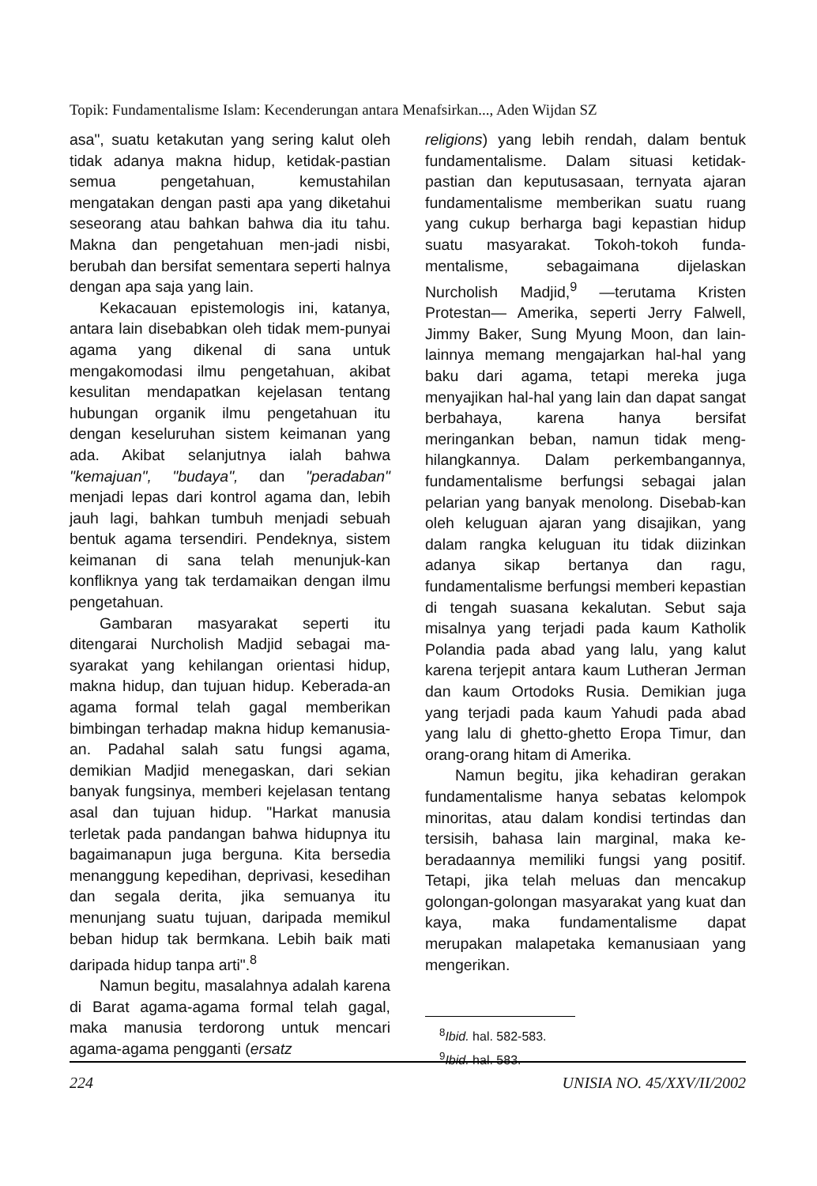Topik: Fundamentalisme Islam: Kecenderungan antara Menafsirkan..., Aden Wijdan SZ
asa", suatu ketakutan yang sering kalut oleh tidak adanya makna hidup, ketidak-pastian semua pengetahuan, kemustahilan mengatakan dengan pasti apa yang diketahui seseorang atau bahkan bahwa dia itu tahu. Makna dan pengetahuan men-jadi nisbi, berubah dan bersifat sementara seperti halnya dengan apa saja yang lain.
Kekacauan epistemologis ini, katanya, antara lain disebabkan oleh tidak mem-punyai agama yang dikenal di sana untuk mengakomodasi ilmu pengetahuan, akibat kesulitan mendapatkan kejelasan tentang hubungan organik ilmu pengetahuan itu dengan keseluruhan sistem keimanan yang ada. Akibat selanjutnya ialah bahwa "kemajuan", "budaya", dan "peradaban" menjadi lepas dari kontrol agama dan, lebih jauh lagi, bahkan tumbuh menjadi sebuah bentuk agama tersendiri. Pendeknya, sistem keimanan di sana telah menunjuk-kan konfliknya yang tak terdamaikan dengan ilmu pengetahuan.
Gambaran masyarakat seperti itu ditengarai Nurcholish Madjid sebagai ma-syarakat yang kehilangan orientasi hidup, makna hidup, dan tujuan hidup. Keberada-an agama formal telah gagal memberikan bimbingan terhadap makna hidup kemanusia-an. Padahal salah satu fungsi agama, demikian Madjid menegaskan, dari sekian banyak fungsinya, memberi kejelasan tentang asal dan tujuan hidup. "Harkat manusia terletak pada pandangan bahwa hidupnya itu bagaimanapun juga berguna. Kita bersedia menanggung kepedihan, deprivasi, kesedihan dan segala derita, jika semuanya itu menunjang suatu tujuan, daripada memikul beban hidup tak bermkana. Lebih baik mati daripada hidup tanpa arti".<sup>8</sup>
Namun begitu, masalahnya adalah karena di Barat agama-agama formal telah gagal, maka manusia terdorong untuk mencari agama-agama pengganti (ersatz
religions) yang lebih rendah, dalam bentuk fundamentalisme. Dalam situasi ketidak-pastian dan keputusasaan, ternyata ajaran fundamentalisme memberikan suatu ruang yang cukup berharga bagi kepastian hidup suatu masyarakat. Tokoh-tokoh funda-mentalisme, sebagaimana dijelaskan Nurcholish Madjid,<sup>9</sup> —terutama Kristen Protestan— Amerika, seperti Jerry Falwell, Jimmy Baker, Sung Myung Moon, dan lain-lainnya memang mengajarkan hal-hal yang baku dari agama, tetapi mereka juga menyajikan hal-hal yang lain dan dapat sangat berbahaya, karena hanya bersifat meringankan beban, namun tidak meng-hilangkannya. Dalam perkembangannya, fundamentalisme berfungsi sebagai jalan pelarian yang banyak menolong. Disebab-kan oleh keluguan ajaran yang disajikan, yang dalam rangka keluguan itu tidak diizinkan adanya sikap bertanya dan ragu, fundamentalisme berfungsi memberi kepastian di tengah suasana kekalutan. Sebut saja misalnya yang terjadi pada kaum Katholik Polandia pada abad yang lalu, yang kalut karena terjepit antara kaum Lutheran Jerman dan kaum Ortodoks Rusia. Demikian juga yang terjadi pada kaum Yahudi pada abad yang lalu di ghetto-ghetto Eropa Timur, dan orang-orang hitam di Amerika.
Namun begitu, jika kehadiran gerakan fundamentalisme hanya sebatas kelompok minoritas, atau dalam kondisi tertindas dan tersisih, bahasa lain marginal, maka ke-beradaannya memiliki fungsi yang positif. Tetapi, jika telah meluas dan mencakup golongan-golongan masyarakat yang kuat dan kaya, maka fundamentalisme dapat merupakan malapetaka kemanusiaan yang mengerikan.
<sup>8</sup> Ibid. hal. 582-583.
<sup>9</sup> Ibid. hal. 583.
224 UNISIA NO. 45/XXV/II/2002